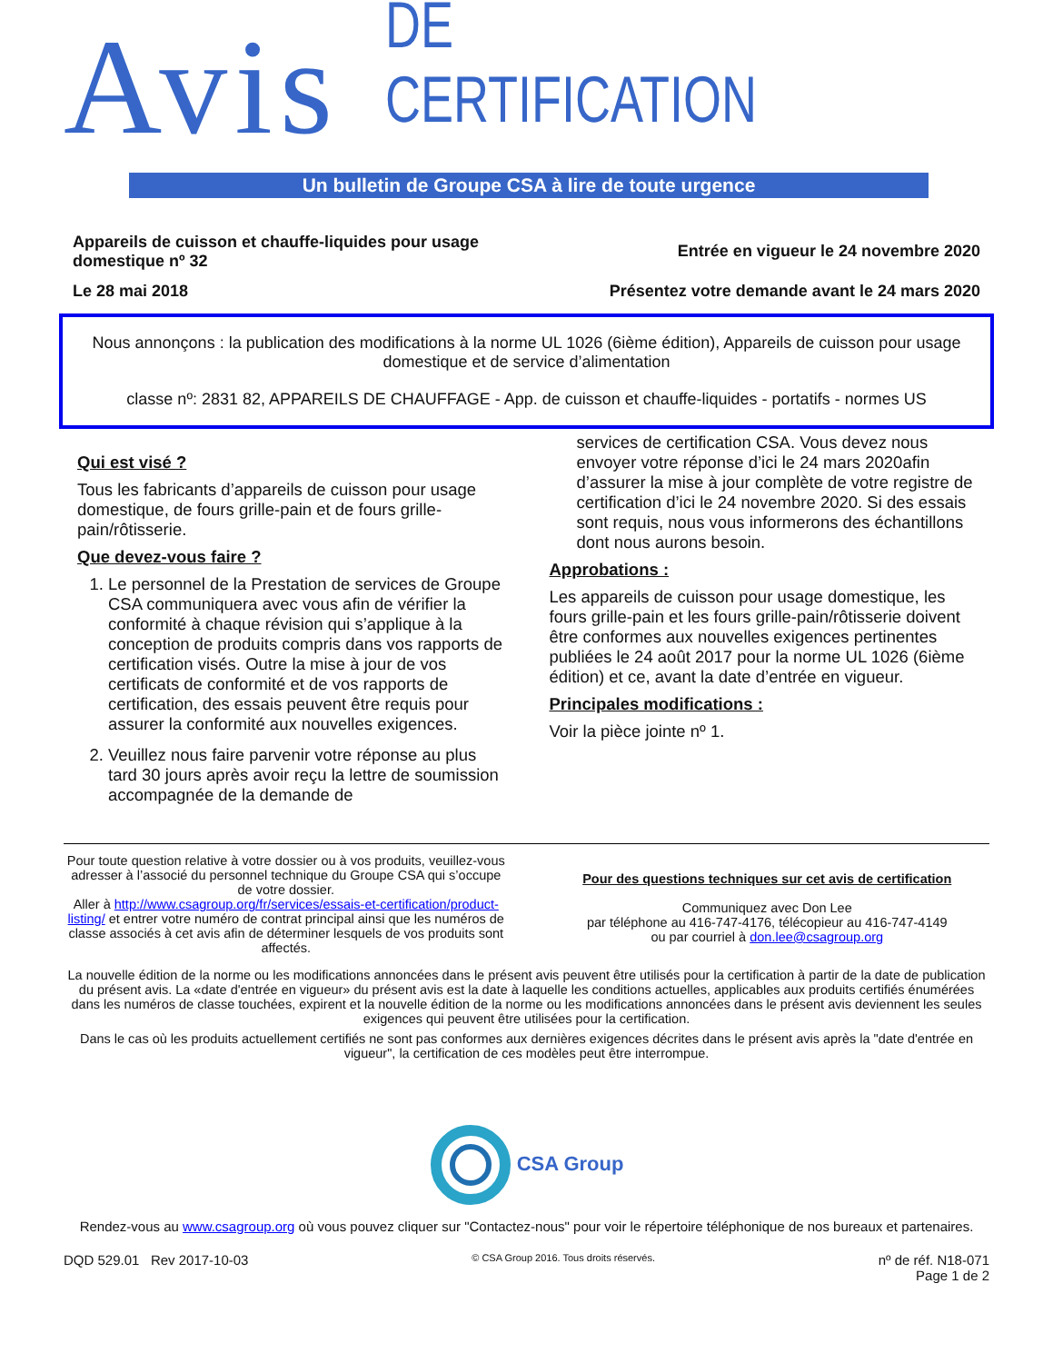Avis DE CERTIFICATION
Un bulletin de Groupe CSA à lire de toute urgence
Appareils de cuisson et chauffe-liquides pour usage
domestique nº 32
Entrée en vigueur le 24 novembre 2020
Le 28 mai 2018 Présentez votre demande avant le 24 mars 2020
Nous annonçons : la publication des modifications à la norme UL 1026 (6ième édition), Appareils de cuisson pour usage domestique et de service d’alimentation
classe nº: 2831 82, APPAREILS DE CHAUFFAGE - App. de cuisson et chauffe-liquides - portatifs - normes US
Qui est visé ?
Tous les fabricants d’appareils de cuisson pour usage domestique, de fours grille-pain et de fours grille-pain/rôtisserie.
Que devez-vous faire ?
1. Le personnel de la Prestation de services de Groupe CSA communiquera avec vous afin de vérifier la conformité à chaque révision qui s’applique à la conception de produits compris dans vos rapports de certification visés. Outre la mise à jour de vos certificats de conformité et de vos rapports de certification, des essais peuvent être requis pour assurer la conformité aux nouvelles exigences.
2. Veuillez nous faire parvenir votre réponse au plus tard 30 jours après avoir reçu la lettre de soumission accompagnée de la demande de
services de certification CSA. Vous devez nous envoyer votre réponse d’ici le 24 mars 2020afin d’assurer la mise à jour complète de votre registre de certification d’ici le 24 novembre 2020. Si des essais sont requis, nous vous informerons des échantillons dont nous aurons besoin.
Approbations :
Les appareils de cuisson pour usage domestique, les fours grille-pain et les fours grille-pain/rôtisserie doivent être conformes aux nouvelles exigences pertinentes publiées le 24 août 2017 pour la norme UL 1026 (6ième édition) et ce, avant la date d’entrée en vigueur.
Principales modifications :
Voir la pièce jointe nº 1.
Pour toute question relative à votre dossier ou à vos produits, veuillez-vous adresser à l’associé du personnel technique du Groupe CSA qui s’occupe de votre dossier.
Aller à http://www.csagroup.org/fr/services/essais-et-certification/product-listing/ et entrer votre numéro de contrat principal ainsi que les numéros de classe associés à cet avis afin de déterminer lesquels de vos produits sont affectés.
Pour des questions techniques sur cet avis de certification
Communiquez avec Don Lee
par téléphone au 416-747-4176, télécopieur au 416-747-4149
ou par courriel à don.lee@csagroup.org
La nouvelle édition de la norme ou les modifications annoncées dans le présent avis peuvent être utilisés pour la certification à partir de la date de publication du présent avis. La «date d'entrée en vigueur» du présent avis est la date à laquelle les conditions actuelles, applicables aux produits certifiés énumérées dans les numéros de classe touchées, expirent et la nouvelle édition de la norme ou les modifications annoncées dans le présent avis deviennent les seules exigences qui peuvent être utilisées pour la certification.
Dans le cas où les produits actuellement certifiés ne sont pas conformes aux dernières exigences décrites dans le présent avis après la "date d'entrée en vigueur", la certification de ces modèles peut être interrompue.
CSA Group
Rendez-vous au www.csagroup.org où vous pouvez cliquer sur "Contactez-nous" pour voir le répertoire téléphonique de nos bureaux et partenaires.
DQD 529.01 Rev 2017-10-03
© CSA Group 2016. Tous droits réservés.
nº de réf. N18-071
Page 1 de 2